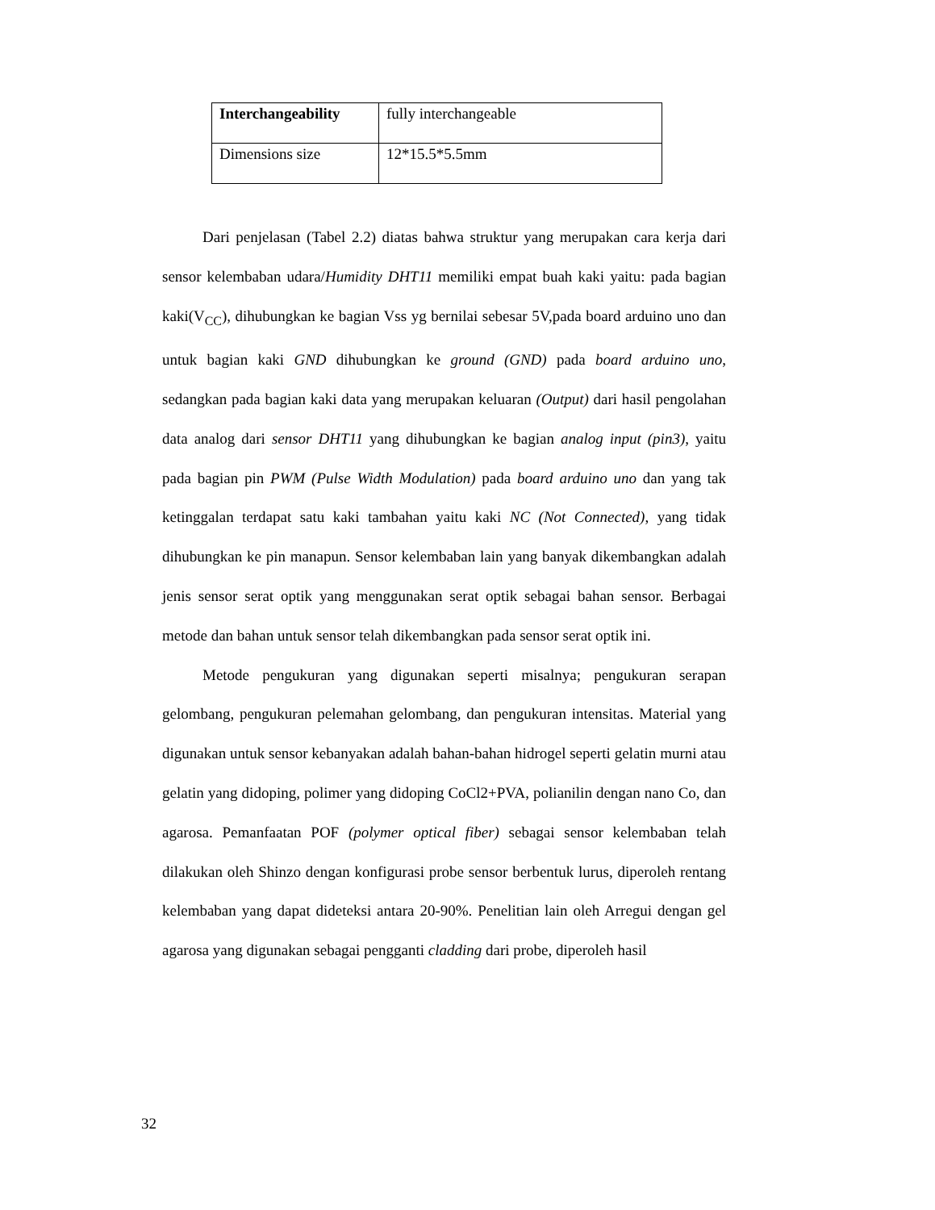| Interchangeability | fully interchangeable |
| Dimensions size | 12*15.5*5.5mm |
Dari penjelasan (Tabel 2.2) diatas bahwa struktur yang merupakan cara kerja dari sensor kelembaban udara/Humidity DHT11 memiliki empat buah kaki yaitu: pada bagian kaki(V<sub>CC</sub>), dihubungkan ke bagian Vss yg bernilai sebesar 5V,pada board arduino uno dan untuk bagian kaki GND dihubungkan ke ground (GND) pada board arduino uno, sedangkan pada bagian kaki data yang merupakan keluaran (Output) dari hasil pengolahan data analog dari sensor DHT11 yang dihubungkan ke bagian analog input (pin3), yaitu pada bagian pin PWM (Pulse Width Modulation) pada board arduino uno dan yang tak ketinggalan terdapat satu kaki tambahan yaitu kaki NC (Not Connected), yang tidak dihubungkan ke pin manapun. Sensor kelembaban lain yang banyak dikembangkan adalah jenis sensor serat optik yang menggunakan serat optik sebagai bahan sensor. Berbagai metode dan bahan untuk sensor telah dikembangkan pada sensor serat optik ini.
Metode pengukuran yang digunakan seperti misalnya; pengukuran serapan gelombang, pengukuran pelemahan gelombang, dan pengukuran intensitas. Material yang digunakan untuk sensor kebanyakan adalah bahan-bahan hidrogel seperti gelatin murni atau gelatin yang didoping, polimer yang didoping CoCl2+PVA, polianilin dengan nano Co, dan agarosa. Pemanfaatan POF (polymer optical fiber) sebagai sensor kelembaban telah dilakukan oleh Shinzo dengan konfigurasi probe sensor berbentuk lurus, diperoleh rentang kelembaban yang dapat dideteksi antara 20-90%. Penelitian lain oleh Arregui dengan gel agarosa yang digunakan sebagai pengganti cladding dari probe, diperoleh hasil
32